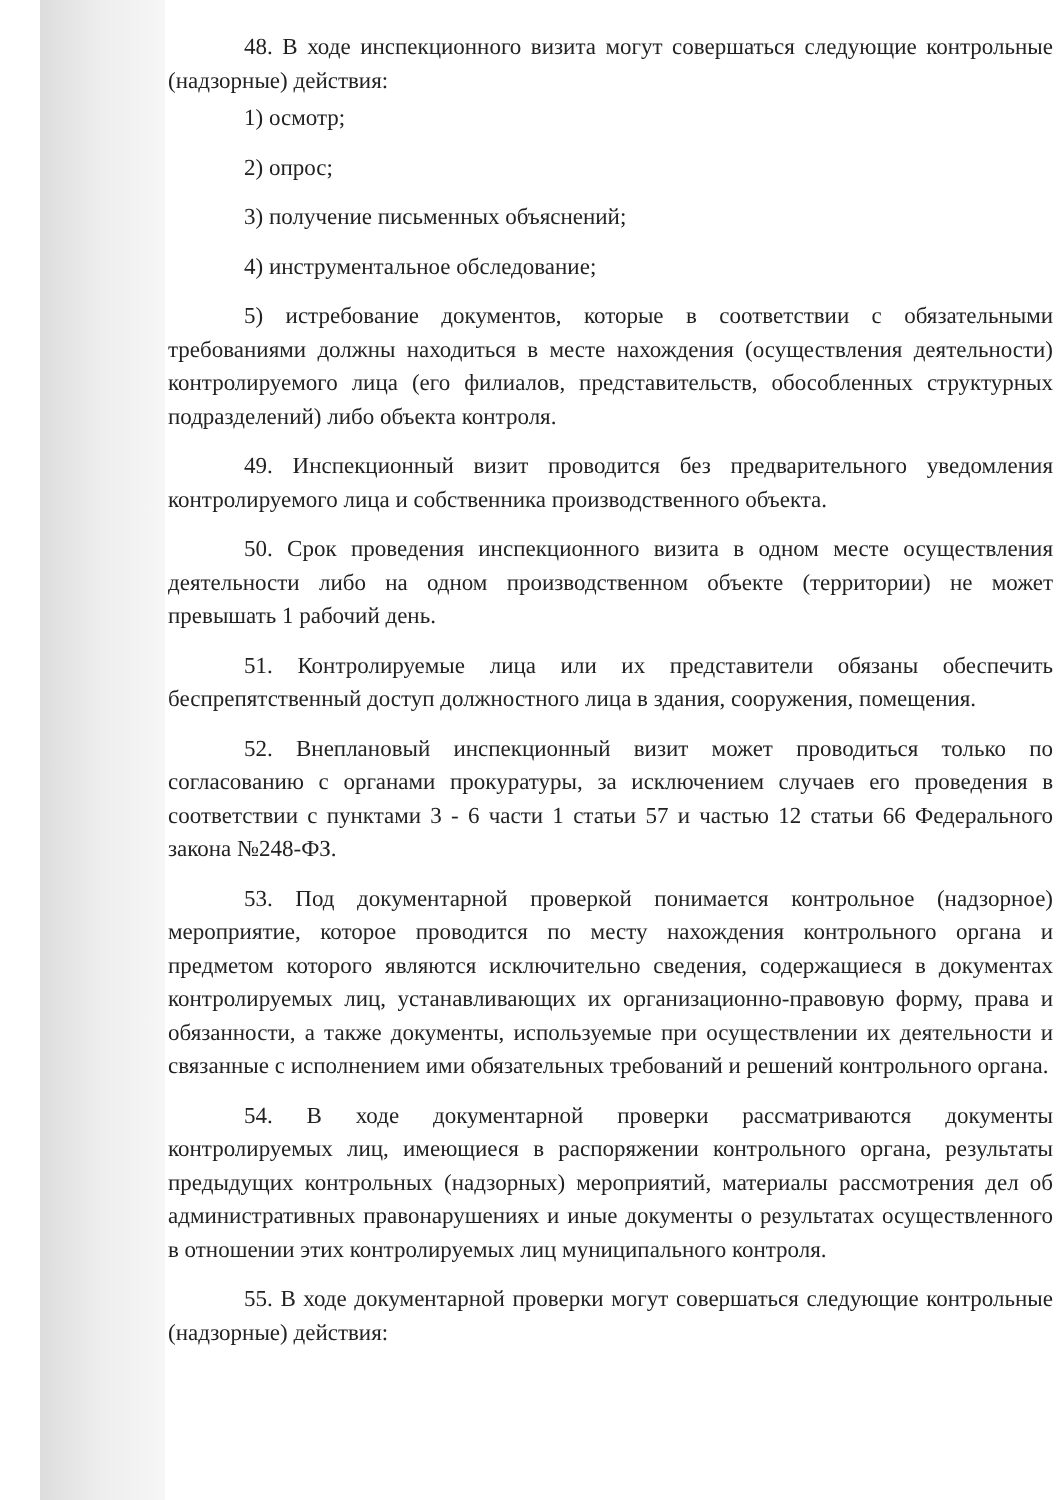48. В ходе инспекционного визита могут совершаться следующие контрольные (надзорные) действия:
1) осмотр;
2) опрос;
3) получение письменных объяснений;
4) инструментальное обследование;
5) истребование документов, которые в соответствии с обязательными требованиями должны находиться в месте нахождения (осуществления деятельности) контролируемого лица (его филиалов, представительств, обособленных структурных подразделений) либо объекта контроля.
49. Инспекционный визит проводится без предварительного уведомления контролируемого лица и собственника производственного объекта.
50. Срок проведения инспекционного визита в одном месте осуществления деятельности либо на одном производственном объекте (территории) не может превышать 1 рабочий день.
51. Контролируемые лица или их представители обязаны обеспечить беспрепятственный доступ должностного лица в здания, сооружения, помещения.
52. Внеплановый инспекционный визит может проводиться только по согласованию с органами прокуратуры, за исключением случаев его проведения в соответствии с пунктами 3 - 6 части 1 статьи 57 и частью 12 статьи 66 Федерального закона №248-ФЗ.
53. Под документарной проверкой понимается контрольное (надзорное) мероприятие, которое проводится по месту нахождения контрольного органа и предметом которого являются исключительно сведения, содержащиеся в документах контролируемых лиц, устанавливающих их организационно-правовую форму, права и обязанности, а также документы, используемые при осуществлении их деятельности и связанные с исполнением ими обязательных требований и решений контрольного органа.
54. В ходе документарной проверки рассматриваются документы контролируемых лиц, имеющиеся в распоряжении контрольного органа, результаты предыдущих контрольных (надзорных) мероприятий, материалы рассмотрения дел об административных правонарушениях и иные документы о результатах осуществленного в отношении этих контролируемых лиц муниципального контроля.
55. В ходе документарной проверки могут совершаться следующие контрольные (надзорные) действия: